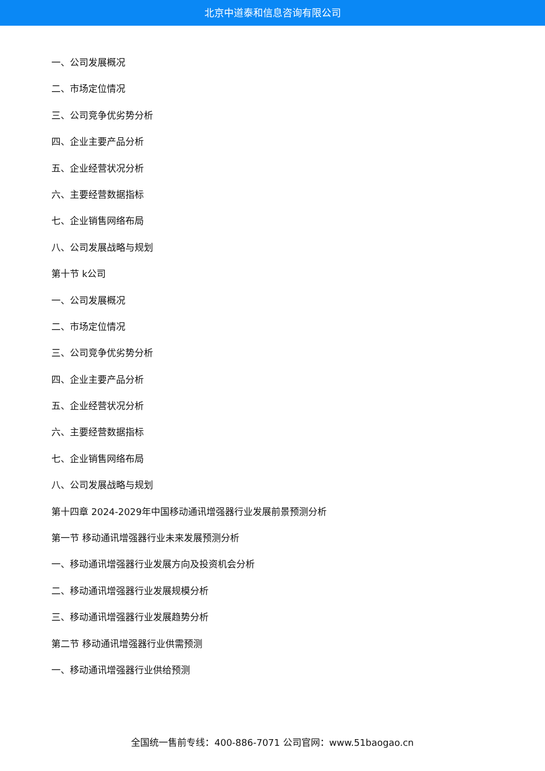北京中道泰和信息咨询有限公司
一、公司发展概况
二、市场定位情况
三、公司竞争优劣势分析
四、企业主要产品分析
五、企业经营状况分析
六、主要经营数据指标
七、企业销售网络布局
八、公司发展战略与规划
第十节 k公司
一、公司发展概况
二、市场定位情况
三、公司竞争优劣势分析
四、企业主要产品分析
五、企业经营状况分析
六、主要经营数据指标
七、企业销售网络布局
八、公司发展战略与规划
第十四章 2024-2029年中国移动通讯增强器行业发展前景预测分析
第一节 移动通讯增强器行业未来发展预测分析
一、移动通讯增强器行业发展方向及投资机会分析
二、移动通讯增强器行业发展规模分析
三、移动通讯增强器行业发展趋势分析
第二节 移动通讯增强器行业供需预测
一、移动通讯增强器行业供给预测
全国统一售前专线：400-886-7071 公司官网：www.51baogao.cn